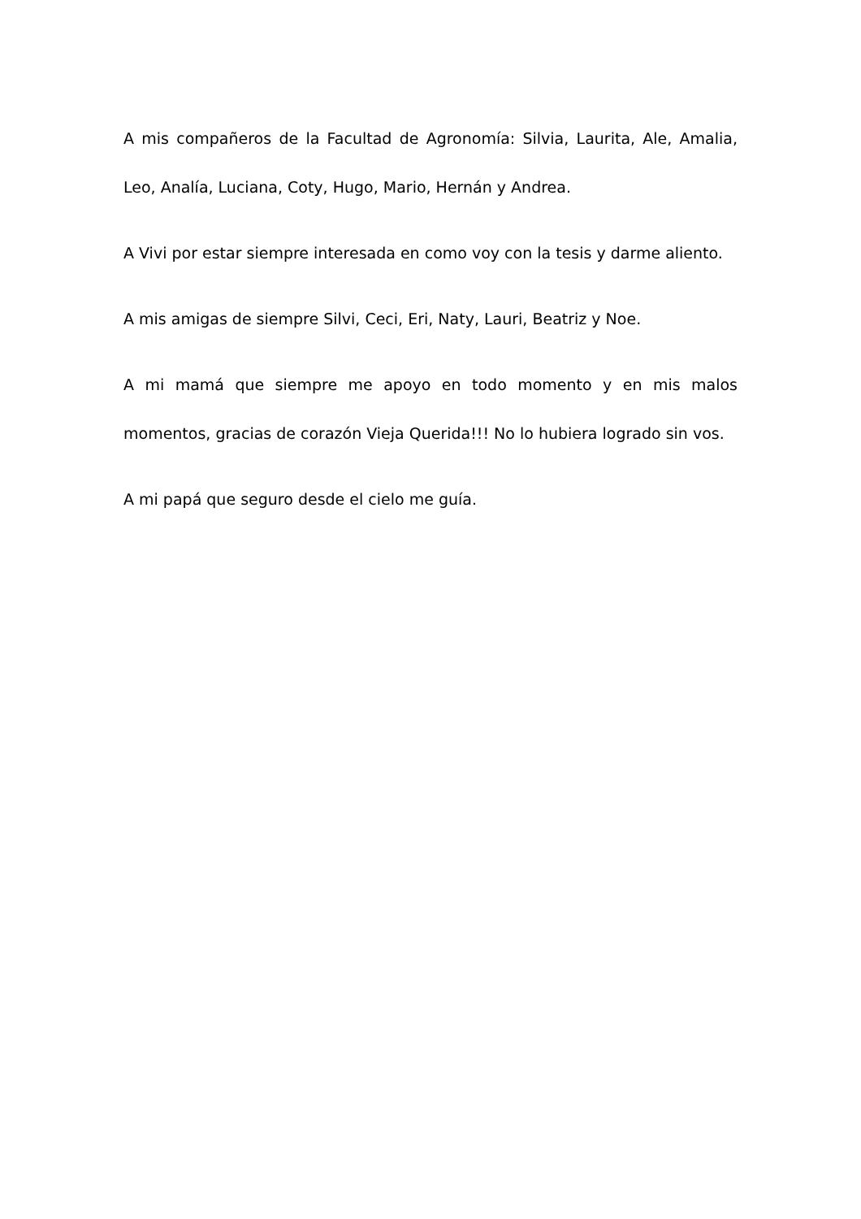A mis compañeros de la Facultad de Agronomía: Silvia, Laurita, Ale, Amalia, Leo, Analía, Luciana, Coty, Hugo, Mario, Hernán y Andrea.
A Vivi por estar siempre interesada en como voy con la tesis y darme aliento.
A mis amigas de siempre Silvi, Ceci, Eri, Naty, Lauri, Beatriz y Noe.
A mi mamá que siempre me apoyo en todo momento y en mis malos momentos, gracias de corazón Vieja Querida!!! No lo hubiera logrado sin vos.
A mi papá que seguro desde el cielo me guía.